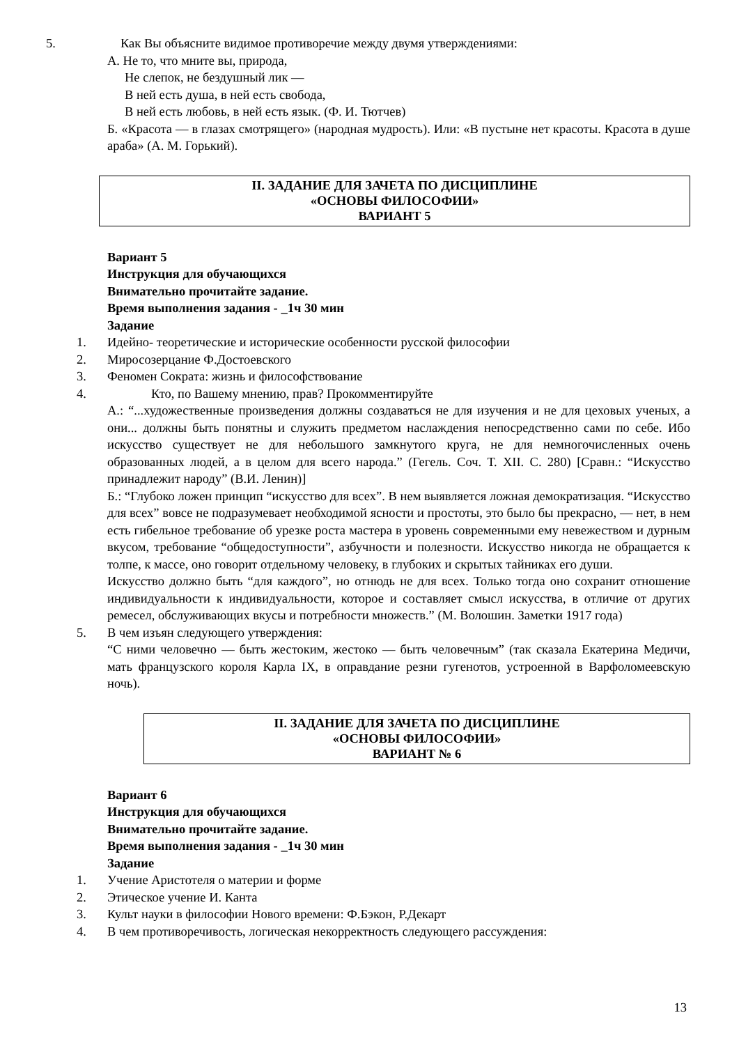5. Как Вы объясните видимое противоречие между двумя утверждениями:
А. Не то, что мните вы, природа,
Не слепок, не бездушный лик —
В ней есть душа, в ней есть свобода,
В ней есть любовь, в ней есть язык. (Ф. И. Тютчев)
Б. «Красота — в глазах смотрящего» (народная мудрость). Или: «В пустыне нет красоты. Красота в душе араба» (А. М. Горький).
II. ЗАДАНИЕ ДЛЯ ЗАЧЕТА ПО ДИСЦИПЛИНЕ
«ОСНОВЫ ФИЛОСОФИИ»
ВАРИАНТ 5
Вариант 5
Инструкция для обучающихся
Внимательно прочитайте задание.
Время выполнения задания - _1ч 30 мин
Задание
1. Идейно- теоретические и исторические особенности русской философии
2. Миросозерцание Ф.Достоевского
3. Феномен Сократа: жизнь и философствование
4. Кто, по Вашему мнению, прав? Прокомментируйте
А.: “...художественные произведения должны создаваться не для изучения и не для цеховых ученых, а они... должны быть понятны и служить предметом наслаждения непосредственно сами по себе. Ибо искусство существует не для небольшого замкнутого круга, не для немногочисленных очень образованных людей, а в целом для всего народа.” (Гегель. Соч. Т. XII. С. 280) [Сравн.: “Искусство принадлежит народу” (В.И. Ленин)]
Б.: “Глубоко ложен принцип “искусство для всех”. В нем выявляется ложная демократизация. “Искусство для всех” вовсе не подразумевает необходимой ясности и простоты, это было бы прекрасно, — нет, в нем есть гибельное требование об урезке роста мастера в уровень современными ему невежеством и дурным вкусом, требование “общедоступности”, азбучности и полезности. Искусство никогда не обращается к толпе, к массе, оно говорит отдельному человеку, в глубоких и скрытых тайниках его души.
Искусство должно быть “для каждого”, но отнюдь не для всех. Только тогда оно сохранит отношение индивидуальности к индивидуальности, которое и составляет смысл искусства, в отличие от других ремесел, обслуживающих вкусы и потребности множеств.” (М. Волошин. Заметки 1917 года)
5. В чем изъян следующего утверждения:
“С ними человечно — быть жестоким, жестоко — быть человечным” (так сказала Екатерина Медичи, мать французского короля Карла IX, в оправдание резни гугенотов, устроенной в Варфоломеевскую ночь).
II. ЗАДАНИЕ ДЛЯ ЗАЧЕТА ПО ДИСЦИПЛИНЕ
«ОСНОВЫ ФИЛОСОФИИ»
ВАРИАНТ № 6
Вариант 6
Инструкция для обучающихся
Внимательно прочитайте задание.
Время выполнения задания - _1ч 30 мин
Задание
1. Учение Аристотеля о материи и форме
2. Этическое учение И. Канта
3. Культ науки в философии Нового времени: Ф.Бэкон, Р.Декарт
4. В чем противоречивость, логическая некорректность следующего рассуждения:
13